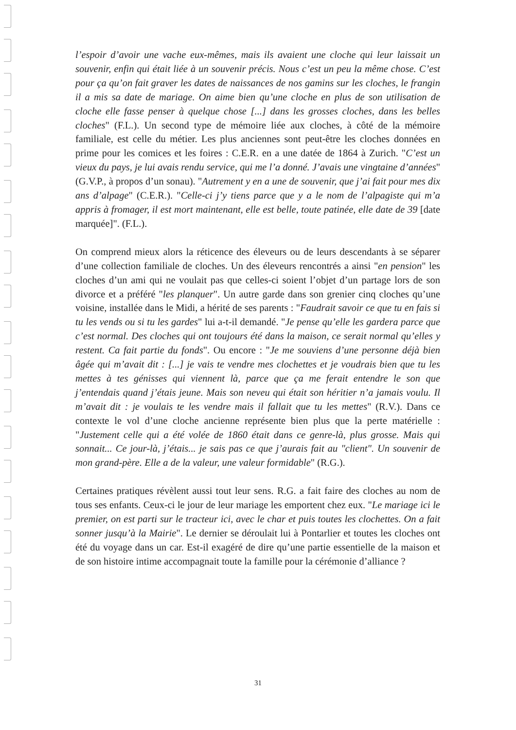l’espoir d’avoir une vache eux-mêmes, mais ils avaient une cloche qui leur laissait un souvenir, enfin qui était liée à un souvenir précis. Nous c’est un peu la même chose. C’est pour ça qu’on fait graver les dates de naissances de nos gamins sur les cloches, le frangin il a mis sa date de mariage. On aime bien qu’une cloche en plus de son utilisation de cloche elle fasse penser à quelque chose [...] dans les grosses cloches, dans les belles cloches" (F.L.). Un second type de mémoire liée aux cloches, à côté de la mémoire familiale, est celle du métier. Les plus anciennes sont peut-être les cloches données en prime pour les comices et les foires : C.E.R. en a une datée de 1864 à Zurich. "C’est un vieux du pays, je lui avais rendu service, qui me l’a donné. J’avais une vingtaine d’années" (G.V.P., à propos d’un sonau). "Autrement y en a une de souvenir, que j’ai fait pour mes dix ans d’alpage" (C.E.R.). "Celle-ci j’y tiens parce que y a le nom de l’alpagiste qui m’a appris à fromager, il est mort maintenant, elle est belle, toute patinée, elle date de 39 [date marquée]". (F.L.).
On comprend mieux alors la réticence des éleveurs ou de leurs descendants à se séparer d’une collection familiale de cloches. Un des éleveurs rencontrés a ainsi "en pension" les cloches d’un ami qui ne voulait pas que celles-ci soient l’objet d’un partage lors de son divorce et a préféré "les planquer". Un autre garde dans son grenier cinq cloches qu’une voisine, installée dans le Midi, a hérité de ses parents : "Faudrait savoir ce que tu en fais si tu les vends ou si tu les gardes" lui a-t-il demandé. "Je pense qu’elle les gardera parce que c’est normal. Des cloches qui ont toujours été dans la maison, ce serait normal qu’elles y restent. Ca fait partie du fonds". Ou encore : "Je me souviens d’une personne déjà bien âgée qui m’avait dit : [...] je vais te vendre mes clochettes et je voudrais bien que tu les mettes à tes génisses qui viennent là, parce que ça me ferait entendre le son que j’entendais quand j’étais jeune. Mais son neveu qui était son héritier n’a jamais voulu. Il m’avait dit : je voulais te les vendre mais il fallait que tu les mettes" (R.V.). Dans ce contexte le vol d’une cloche ancienne représente bien plus que la perte matérielle : "Justement celle qui a été volée de 1860 était dans ce genre-là, plus grosse. Mais qui sonnait... Ce jour-là, j’étais... je sais pas ce que j’aurais fait au "client". Un souvenir de mon grand-père. Elle a de la valeur, une valeur formidable" (R.G.).
Certaines pratiques révèlent aussi tout leur sens. R.G. a fait faire des cloches au nom de tous ses enfants. Ceux-ci le jour de leur mariage les emportent chez eux. "Le mariage ici le premier, on est parti sur le tracteur ici, avec le char et puis toutes les clochettes. On a fait sonner jusqu’à la Mairie". Le dernier se déroulait lui à Pontarlier et toutes les cloches ont été du voyage dans un car. Est-il exagéré de dire qu’une partie essentielle de la maison et de son histoire intime accompagnait toute la famille pour la cérémonie d’alliance ?
31